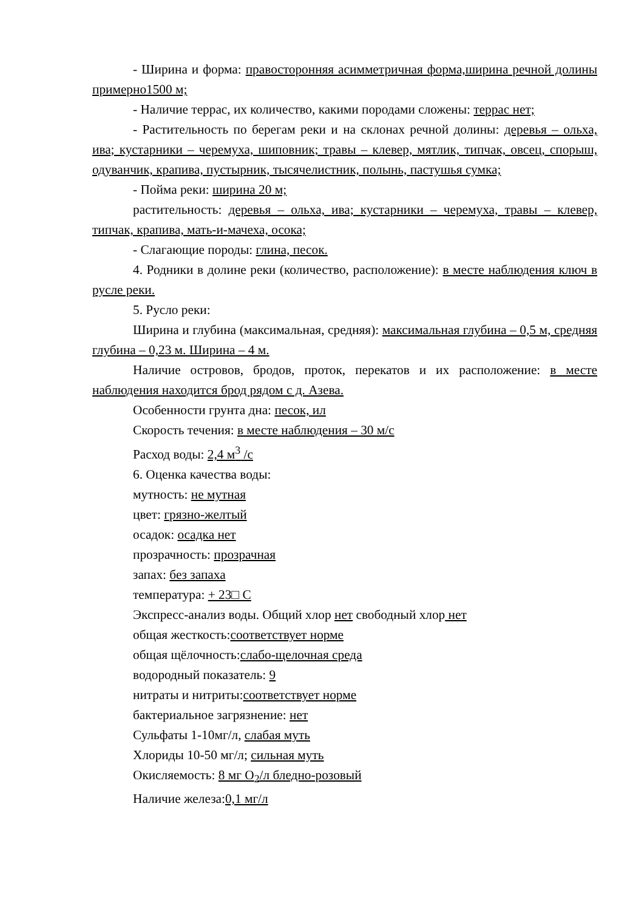- Ширина и форма: правосторонняя асимметричная форма,ширина речной долины примерно1500 м;
- Наличие террас, их количество, какими породами сложены: террас нет;
- Растительность по берегам реки и на склонах речной долины: деревья – ольха, ива; кустарники – черемуха, шиповник; травы – клевер, мятлик, типчак, овсец, спорыш, одуванчик, крапива, пустырник, тысячелистник, полынь, пастушья сумка;
- Пойма реки: ширина 20 м;
растительность: деревья – ольха, ива; кустарники – черемуха, травы – клевер, типчак, крапива, мать-и-мачеха, осока;
- Слагающие породы: глина, песок.
4. Родники в долине реки (количество, расположение): в месте наблюдения ключ в русле реки.
5. Русло реки:
Ширина и глубина (максимальная, средняя): максимальная глубина – 0,5 м, средняя глубина – 0,23 м. Ширина – 4 м.
Наличие островов, бродов, проток, перекатов и их расположение: в месте наблюдения находится брод рядом с д. Азева.
Особенности грунта дна: песок, ил
Скорость течения: в месте наблюдения – 30 м/с
Расход воды: 2,4 м<sup>3</sup> /с
6. Оценка качества воды:
мутность: не мутная
цвет: грязно-желтый
осадок: осадка нет
прозрачность: прозрачная
запах: без запаха
температура: + 23□ С
Экспресс-анализ воды. Общий хлор нет свободный хлор нет
общая жесткость:соответствует норме
общая щёлочность:слабо-щелочная среда
водородный показатель: 9
нитраты и нитриты:соответствует норме
бактериальное загрязнение: нет
Сульфаты 1-10мг/л, слабая муть
Хлориды 10-50 мг/л; сильная муть
Окисляемость: 8 мг О<sub>2</sub>/л бледно-розовый
Наличие железа:0,1 мг/л